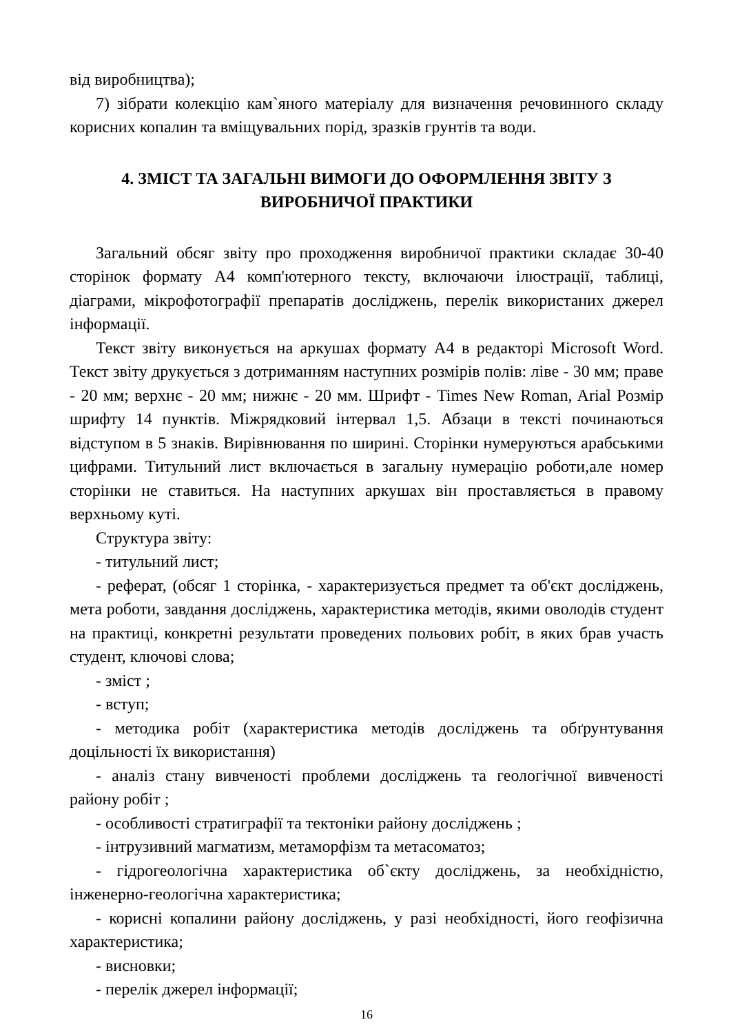від виробництва);
7) зібрати колекцію кам`яного матеріалу для визначення речовинного складу корисних копалин та вміщувальних порід, зразків грунтів та води.
4. ЗМІСТ ТА ЗАГАЛЬНІ ВИМОГИ ДО ОФОРМЛЕННЯ ЗВІТУ З ВИРОБНИЧОЇ ПРАКТИКИ
Загальний обсяг звіту про проходження виробничої практики складає 30-40 сторінок формату А4 комп'ютерного тексту, включаючи ілюстрації, таблиці, діаграми, мікрофотографії препаратів досліджень, перелік використаних джерел інформації.
Текст звіту виконується на аркушах формату А4 в редакторі Microsoft Word. Текст звіту друкується з дотриманням наступних розмірів полів: ліве - 30 мм; праве - 20 мм; верхнє - 20 мм; нижнє - 20 мм. Шрифт - Times New Roman, Arial Розмір шрифту 14 пунктів. Міжрядковий інтервал 1,5. Абзаци в тексті починаються відступом в 5 знаків. Вирівнювання по ширині. Сторінки нумеруються арабськими цифрами. Титульний лист включається в загальну нумерацію роботи,але номер сторінки не ставиться. На наступних аркушах він проставляється в правому верхньому куті.
Структура звіту:
- титульний лист;
- реферат, (обсяг 1 сторінка, - характеризується предмет та об'єкт досліджень, мета роботи, завдання досліджень, характеристика методів, якими оволодів студент на практиці, конкретні результати проведених польових робіт, в яких брав участь студент, ключові слова;
- зміст ;
- вступ;
- методика робіт (характеристика методів досліджень та обґрунтування доцільності їх використання)
- аналіз стану вивченості проблеми досліджень та геологічної вивченості району робіт ;
- особливості стратиграфії та тектоніки району досліджень ;
- інтрузивний магматизм, метаморфізм та метасоматоз;
- гідрогеологічна характеристика об`єкту досліджень, за необхідністю, інженерно-геологічна характеристика;
- корисні копалини району досліджень, у разі необхідності, його геофізична характеристика;
- висновки;
- перелік джерел інформації;
16